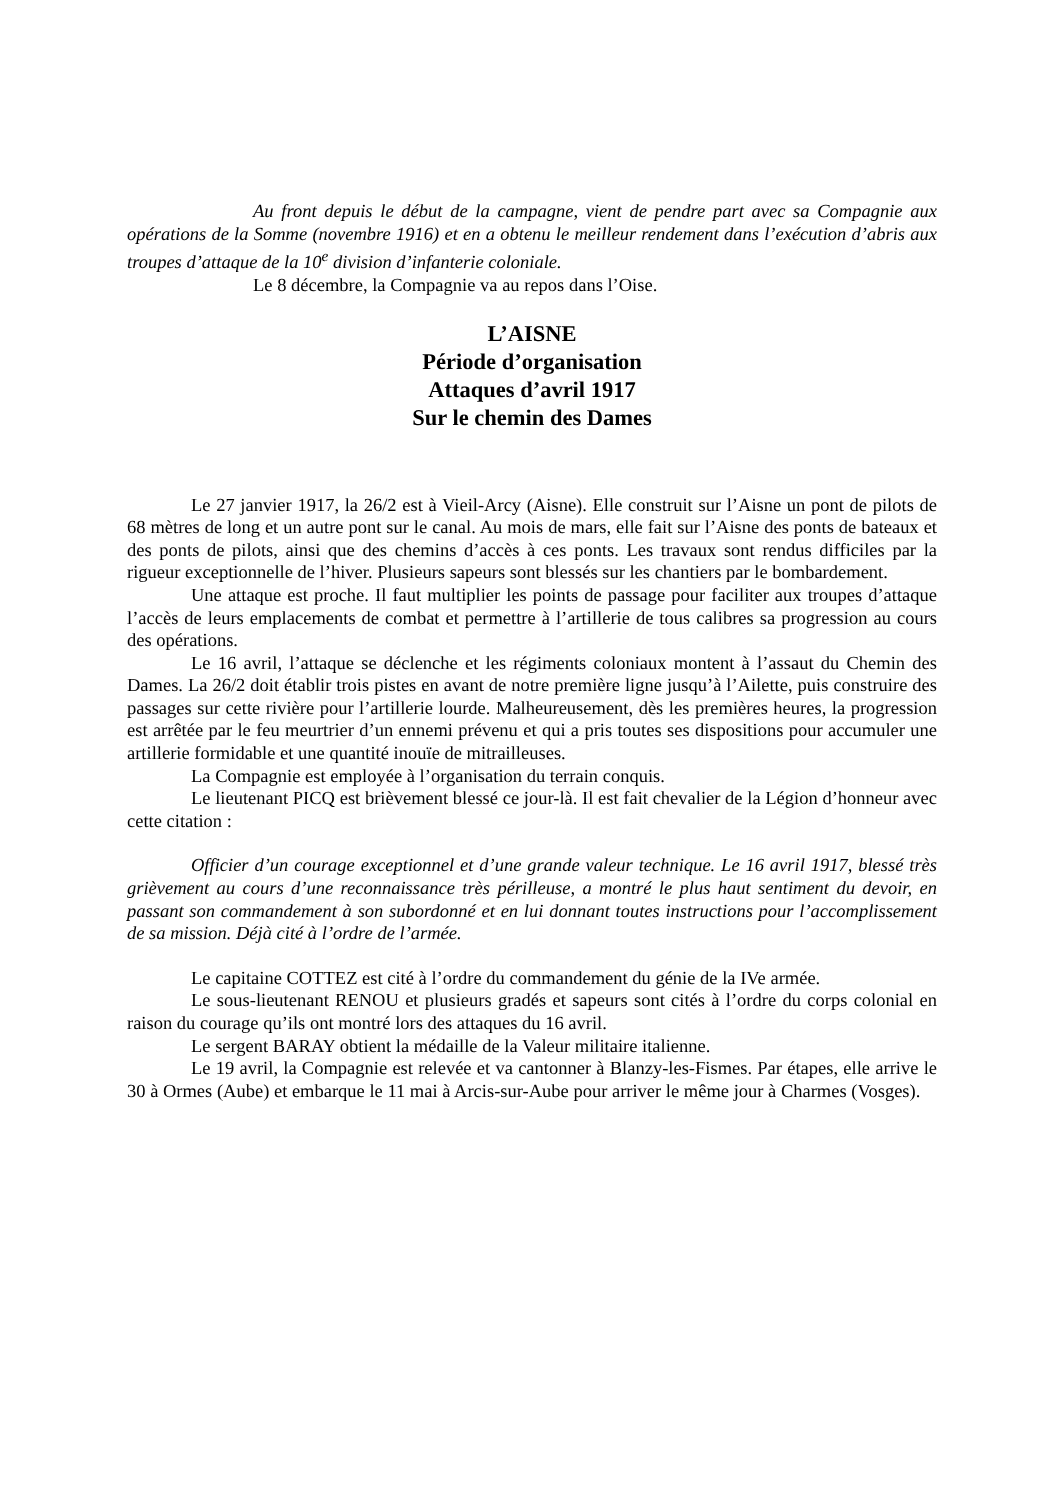Au front depuis le début de la campagne, vient de pendre part avec sa Compagnie aux opérations de la Somme (novembre 1916) et en a obtenu le meilleur rendement dans l’exécution d’abris aux troupes d’attaque de la 10<sup>e</sup> division d’infanterie coloniale.
Le 8 décembre, la Compagnie va au repos dans l’Oise.
L’AISNE
Période d’organisation
Attaques d’avril 1917
Sur le chemin des Dames
Le 27 janvier 1917, la 26/2 est à Vieil-Arcy (Aisne). Elle construit sur l’Aisne un pont de pilots de 68 mètres de long et un autre pont sur le canal. Au mois de mars, elle fait sur l’Aisne des ponts de bateaux et des ponts de pilots, ainsi que des chemins d’accès à ces ponts. Les travaux sont rendus difficiles par la rigueur exceptionnelle de l’hiver. Plusieurs sapeurs sont blessés sur les chantiers par le bombardement.
Une attaque est proche. Il faut multiplier les points de passage pour faciliter aux troupes d’attaque l’accès de leurs emplacements de combat et permettre à l’artillerie de tous calibres sa progression au cours des opérations.
Le 16 avril, l’attaque se déclenche et les régiments coloniaux montent à l’assaut du Chemin des Dames. La 26/2 doit établir trois pistes en avant de notre première ligne jusqu’à l’Ailette, puis construire des passages sur cette rivière pour l’artillerie lourde. Malheureusement, dès les premières heures, la progression est arrêtée par le feu meurtrier d’un ennemi prévenu et qui a pris toutes ses dispositions pour accumuler une artillerie formidable et une quantité inouïe de mitrailleuses.
La Compagnie est employée à l’organisation du terrain conquis.
Le lieutenant PICQ est brièvement blessé ce jour-là. Il est fait chevalier de la Légion d’honneur avec cette citation :
Officier d’un courage exceptionnel et d’une grande valeur technique. Le 16 avril 1917, blessé très grièvement au cours d’une reconnaissance très périlleuse, a montré le plus haut sentiment du devoir, en passant son commandement à son subordonné et en lui donnant toutes instructions pour l’accomplissement de sa mission. Déjà cité à l’ordre de l’armée.
Le capitaine COTTEZ est cité à l’ordre du commandement du génie de la IVe armée.
Le sous-lieutenant RENOU et plusieurs gradés et sapeurs sont cités à l’ordre du corps colonial en raison du courage qu’ils ont montré lors des attaques du 16 avril.
Le sergent BARAY obtient la médaille de la Valeur militaire italienne.
Le 19 avril, la Compagnie est relevée et va cantonner à Blanzy-les-Fismes. Par étapes, elle arrive le 30 à Ormes (Aube) et embarque le 11 mai à Arcis-sur-Aube pour arriver le même jour à Charmes (Vosges).